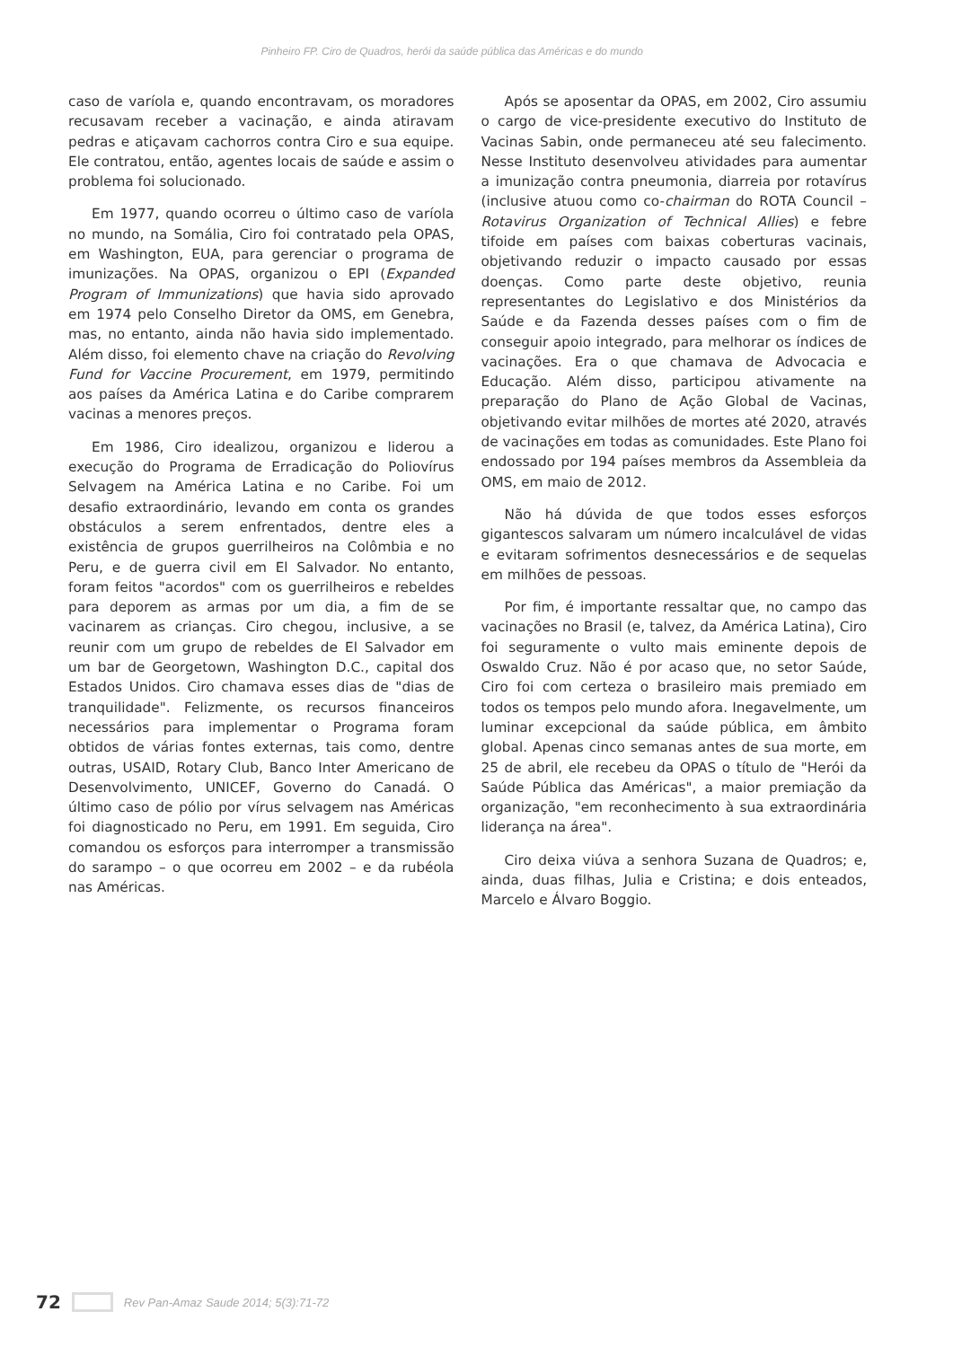Pinheiro FP. Ciro de Quadros, herói da saúde pública das Américas e do mundo
caso de varíola e, quando encontravam, os moradores recusavam receber a vacinação, e ainda atiravam pedras e atiçavam cachorros contra Ciro e sua equipe. Ele contratou, então, agentes locais de saúde e assim o problema foi solucionado.
Em 1977, quando ocorreu o último caso de varíola no mundo, na Somália, Ciro foi contratado pela OPAS, em Washington, EUA, para gerenciar o programa de imunizações. Na OPAS, organizou o EPI (Expanded Program of Immunizations) que havia sido aprovado em 1974 pelo Conselho Diretor da OMS, em Genebra, mas, no entanto, ainda não havia sido implementado. Além disso, foi elemento chave na criação do Revolving Fund for Vaccine Procurement, em 1979, permitindo aos países da América Latina e do Caribe comprarem vacinas a menores preços.
Em 1986, Ciro idealizou, organizou e liderou a execução do Programa de Erradicação do Poliovírus Selvagem na América Latina e no Caribe. Foi um desafio extraordinário, levando em conta os grandes obstáculos a serem enfrentados, dentre eles a existência de grupos guerrilheiros na Colômbia e no Peru, e de guerra civil em El Salvador. No entanto, foram feitos "acordos" com os guerrilheiros e rebeldes para deporem as armas por um dia, a fim de se vacinarem as crianças. Ciro chegou, inclusive, a se reunir com um grupo de rebeldes de El Salvador em um bar de Georgetown, Washington D.C., capital dos Estados Unidos. Ciro chamava esses dias de "dias de tranquilidade". Felizmente, os recursos financeiros necessários para implementar o Programa foram obtidos de várias fontes externas, tais como, dentre outras, USAID, Rotary Club, Banco Inter Americano de Desenvolvimento, UNICEF, Governo do Canadá. O último caso de pólio por vírus selvagem nas Américas foi diagnosticado no Peru, em 1991. Em seguida, Ciro comandou os esforços para interromper a transmissão do sarampo – o que ocorreu em 2002 – e da rubéola nas Américas.
Após se aposentar da OPAS, em 2002, Ciro assumiu o cargo de vice-presidente executivo do Instituto de Vacinas Sabin, onde permaneceu até seu falecimento. Nesse Instituto desenvolveu atividades para aumentar a imunização contra pneumonia, diarreia por rotavírus (inclusive atuou como co-chairman do ROTA Council – Rotavirus Organization of Technical Allies) e febre tifoide em países com baixas coberturas vacinais, objetivando reduzir o impacto causado por essas doenças. Como parte deste objetivo, reunia representantes do Legislativo e dos Ministérios da Saúde e da Fazenda desses países com o fim de conseguir apoio integrado, para melhorar os índices de vacinações. Era o que chamava de Advocacia e Educação. Além disso, participou ativamente na preparação do Plano de Ação Global de Vacinas, objetivando evitar milhões de mortes até 2020, através de vacinações em todas as comunidades. Este Plano foi endossado por 194 países membros da Assembleia da OMS, em maio de 2012.
Não há dúvida de que todos esses esforços gigantescos salvaram um número incalculável de vidas e evitaram sofrimentos desnecessários e de sequelas em milhões de pessoas.
Por fim, é importante ressaltar que, no campo das vacinações no Brasil (e, talvez, da América Latina), Ciro foi seguramente o vulto mais eminente depois de Oswaldo Cruz. Não é por acaso que, no setor Saúde, Ciro foi com certeza o brasileiro mais premiado em todos os tempos pelo mundo afora. Inegavelmente, um luminar excepcional da saúde pública, em âmbito global. Apenas cinco semanas antes de sua morte, em 25 de abril, ele recebeu da OPAS o título de "Herói da Saúde Pública das Américas", a maior premiação da organização, "em reconhecimento à sua extraordinária liderança na área".
Ciro deixa viúva a senhora Suzana de Quadros; e, ainda, duas filhas, Julia e Cristina; e dois enteados, Marcelo e Álvaro Boggio.
72 Rev Pan-Amaz Saude 2014; 5(3):71-72